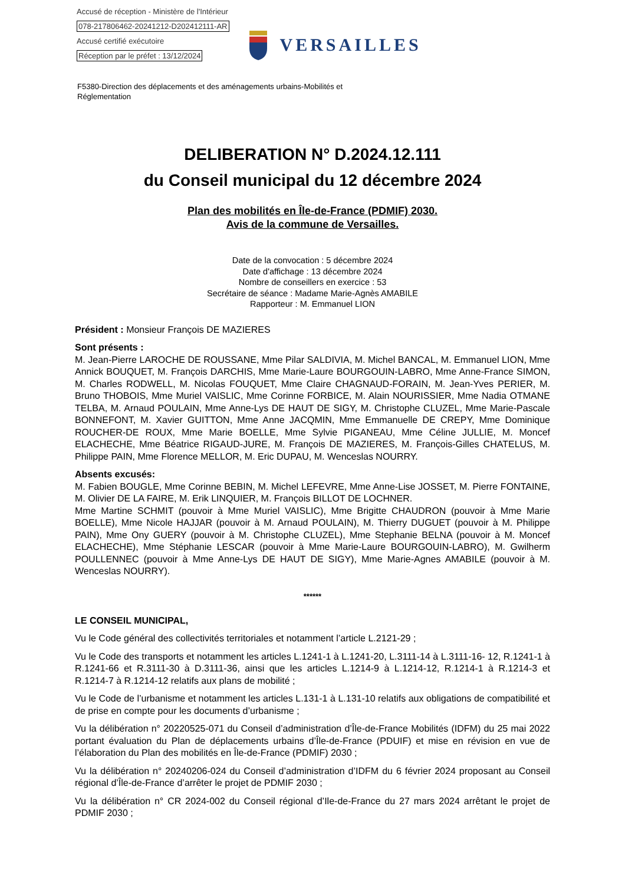Accusé de réception - Ministère de l'Intérieur
078-217806462-20241212-D202412111-AR
Accusé certifié exécutoire
Réception par le préfet : 13/12/2024
VERSAILLES
F5380-Direction des déplacements et des aménagements urbains-Mobilités et
Réglementation
DELIBERATION N° D.2024.12.111
du Conseil municipal du 12 décembre 2024
Plan des mobilités en Île-de-France (PDMIF) 2030.
Avis de la commune de Versailles.
Date de la convocation : 5 décembre 2024
Date d'affichage : 13 décembre 2024
Nombre de conseillers en exercice : 53
Secrétaire de séance : Madame Marie-Agnès AMABILE
Rapporteur : M. Emmanuel LION
Président : Monsieur François DE MAZIERES
Sont présents :
M. Jean-Pierre LAROCHE DE ROUSSANE, Mme Pilar SALDIVIA, M. Michel BANCAL, M. Emmanuel LION, Mme Annick BOUQUET, M. François DARCHIS, Mme Marie-Laure BOURGOUIN-LABRO, Mme Anne-France SIMON, M. Charles RODWELL, M. Nicolas FOUQUET, Mme Claire CHAGNAUD-FORAIN, M. Jean-Yves PERIER, M. Bruno THOBOIS, Mme Muriel VAISLIC, Mme Corinne FORBICE, M. Alain NOURISSIER, Mme Nadia OTMANE TELBA, M. Arnaud POULAIN, Mme Anne-Lys DE HAUT DE SIGY, M. Christophe CLUZEL, Mme Marie-Pascale BONNEFONT, M. Xavier GUITTON, Mme Anne JACQMIN, Mme Emmanuelle DE CREPY, Mme Dominique ROUCHER-DE ROUX, Mme Marie BOELLE, Mme Sylvie PIGANEAU, Mme Céline JULLIE, M. Moncef ELACHECHE, Mme Béatrice RIGAUD-JURE, M. François DE MAZIERES, M. François-Gilles CHATELUS, M. Philippe PAIN, Mme Florence MELLOR, M. Eric DUPAU, M. Wenceslas NOURRY.
Absents excusés:
M. Fabien BOUGLE, Mme Corinne BEBIN, M. Michel LEFEVRE, Mme Anne-Lise JOSSET, M. Pierre FONTAINE, M. Olivier DE LA FAIRE, M. Erik LINQUIER, M. François BILLOT DE LOCHNER.
Mme Martine SCHMIT (pouvoir à Mme Muriel VAISLIC), Mme Brigitte CHAUDRON (pouvoir à Mme Marie BOELLE), Mme Nicole HAJJAR (pouvoir à M. Arnaud POULAIN), M. Thierry DUGUET (pouvoir à M. Philippe PAIN), Mme Ony GUERY (pouvoir à M. Christophe CLUZEL), Mme Stephanie BELNA (pouvoir à M. Moncef ELACHECHE), Mme Stéphanie LESCAR (pouvoir à Mme Marie-Laure BOURGOUIN-LABRO), M. Gwilherm POULLENNEC (pouvoir à Mme Anne-Lys DE HAUT DE SIGY), Mme Marie-Agnes AMABILE (pouvoir à M. Wenceslas NOURRY).
******
LE CONSEIL MUNICIPAL,
Vu le Code général des collectivités territoriales et notamment l’article L.2121-29 ;
Vu le Code des transports et notamment les articles L.1241-1 à L.1241-20, L.3111-14 à L.3111-16- 12, R.1241-1 à R.1241-66 et R.3111-30 à D.3111-36, ainsi que les articles L.1214-9 à L.1214-12, R.1214-1 à R.1214-3 et R.1214-7 à R.1214-12 relatifs aux plans de mobilité ;
Vu le Code de l’urbanisme et notamment les articles L.131-1 à L.131-10 relatifs aux obligations de compatibilité et de prise en compte pour les documents d’urbanisme ;
Vu la délibération n° 20220525-071 du Conseil d’administration d’Île-de-France Mobilités (IDFM) du 25 mai 2022 portant évaluation du Plan de déplacements urbains d’Île-de-France (PDUIF) et mise en révision en vue de l’élaboration du Plan des mobilités en Île-de-France (PDMIF) 2030 ;
Vu la délibération n° 20240206-024 du Conseil d’administration d’IDFM du 6 février 2024 proposant au Conseil régional d’Île-de-France d’arrêter le projet de PDMIF 2030 ;
Vu la délibération n° CR 2024-002 du Conseil régional d’Ile-de-France du 27 mars 2024 arrêtant le projet de PDMIF 2030 ;